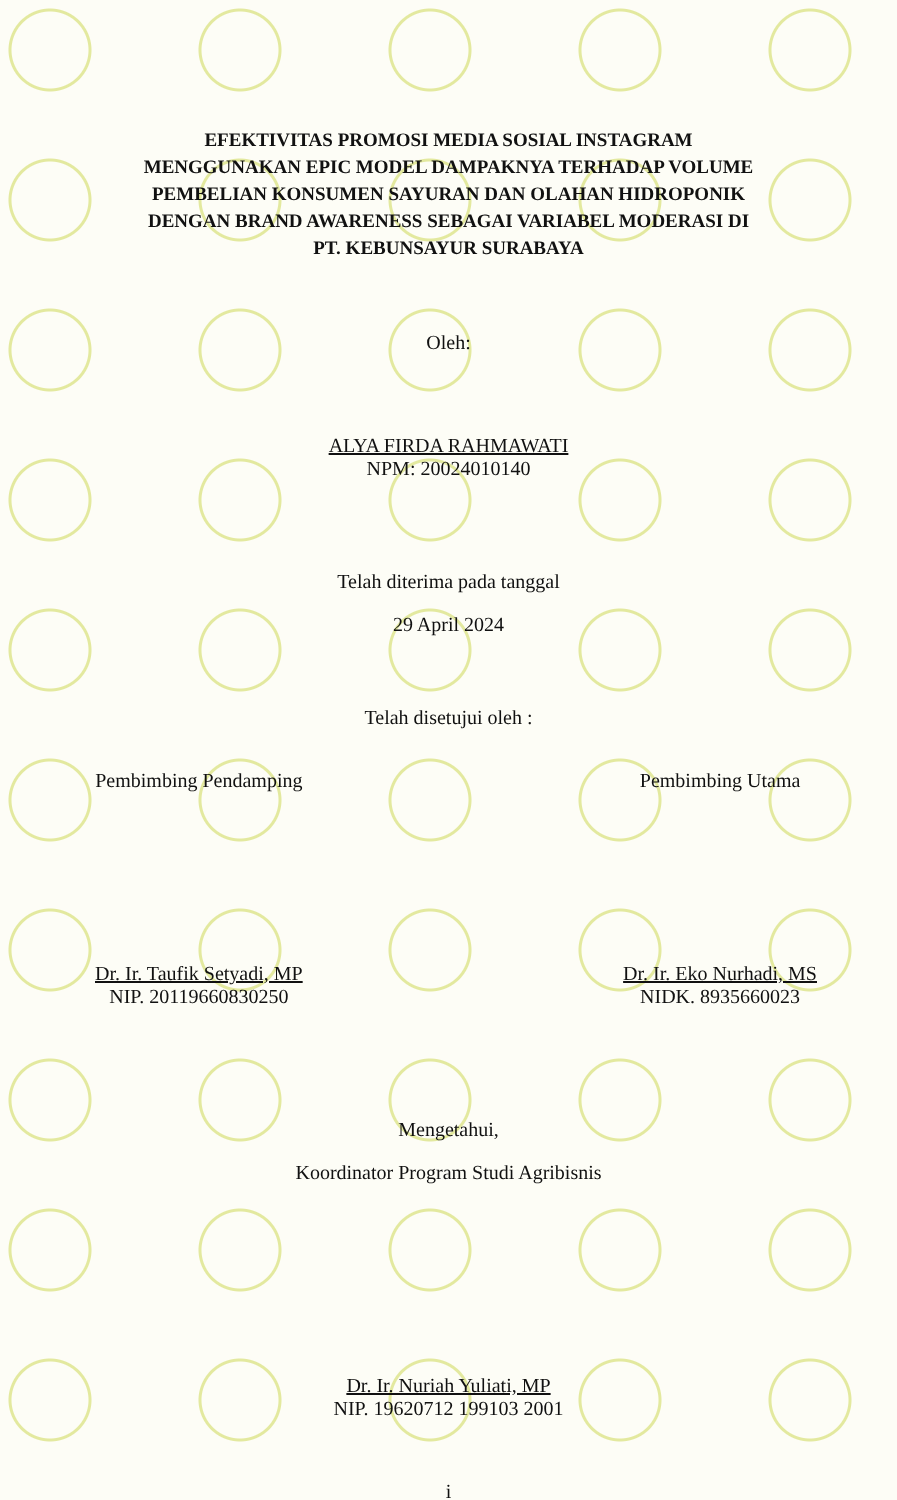EFEKTIVITAS PROMOSI MEDIA SOSIAL INSTAGRAM
MENGGUNAKAN EPIC MODEL DAMPAKNYA TERHADAP VOLUME
PEMBELIAN KONSUMEN SAYURAN DAN OLAHAN HIDROPONIK
DENGAN BRAND AWARENESS SEBAGAI VARIABEL MODERASI DI
PT. KEBUNSAYUR SURABAYA
Oleh:
ALYA FIRDA RAHMAWATI
NPM: 20024010140
Telah diterima pada tanggal
29 April 2024
Telah disetujui oleh :
Pembimbing Pendamping
Dr. Ir. Taufik Setyadi, MP
NIP. 20119660830250
Pembimbing Utama
Dr. Ir. Eko Nurhadi, MS
NIDK. 8935660023
Mengetahui,
Koordinator Program Studi Agribisnis
Dr. Ir. Nuriah Yuliati, MP
NIP. 19620712 199103 2001
i